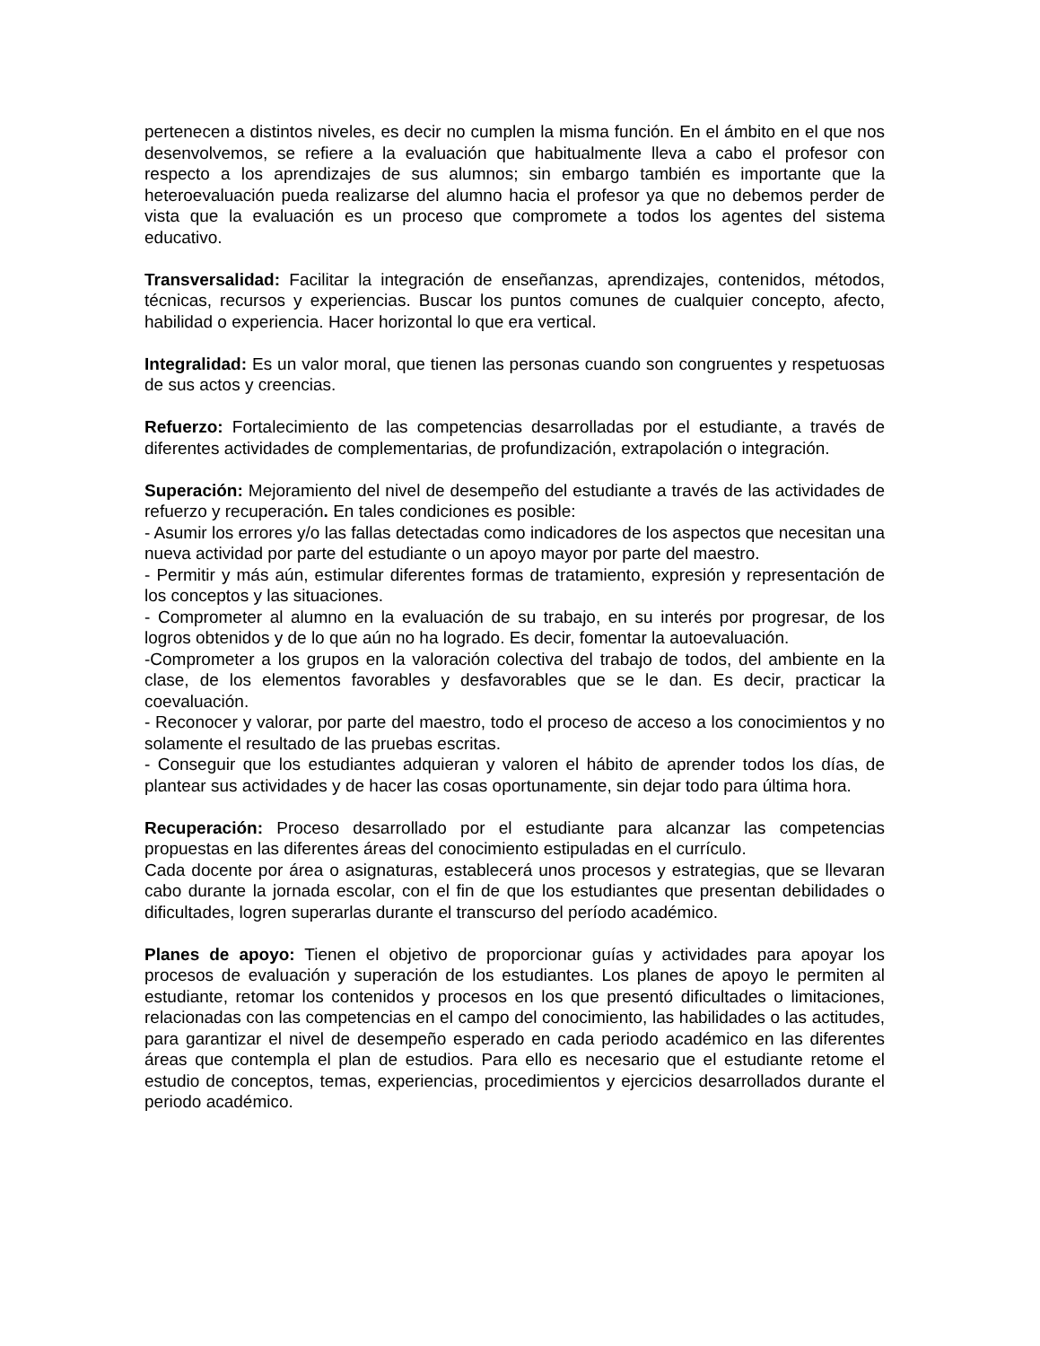pertenecen a distintos niveles, es decir no cumplen la misma función. En el ámbito en el que nos desenvolvemos, se refiere a la evaluación que habitualmente lleva a cabo el profesor con respecto a los aprendizajes de sus alumnos; sin embargo también es importante que la heteroevaluación pueda realizarse del alumno hacia el profesor ya que no debemos perder de vista que la evaluación es un proceso que compromete a todos los agentes del sistema educativo.
Transversalidad: Facilitar la integración de enseñanzas, aprendizajes, contenidos, métodos, técnicas, recursos y experiencias. Buscar los puntos comunes de cualquier concepto, afecto, habilidad o experiencia. Hacer horizontal lo que era vertical.
Integralidad: Es un valor moral, que tienen las personas cuando son congruentes y respetuosas de sus actos y creencias.
Refuerzo: Fortalecimiento de las competencias desarrolladas por el estudiante, a través de diferentes actividades de complementarias, de profundización, extrapolación o integración.
Superación: Mejoramiento del nivel de desempeño del estudiante a través de las actividades de refuerzo y recuperación. En tales condiciones es posible:
- Asumir los errores y/o las fallas detectadas como indicadores de los aspectos que necesitan una nueva actividad por parte del estudiante o un apoyo mayor por parte del maestro.
- Permitir y más aún, estimular diferentes formas de tratamiento, expresión y representación de los conceptos y las situaciones.
- Comprometer al alumno en la evaluación de su trabajo, en su interés por progresar, de los logros obtenidos y de lo que aún no ha logrado. Es decir, fomentar la autoevaluación.
-Comprometer a los grupos en la valoración colectiva del trabajo de todos, del ambiente en la clase, de los elementos favorables y desfavorables que se le dan. Es decir, practicar la coevaluación.
- Reconocer y valorar, por parte del maestro, todo el proceso de acceso a los conocimientos y no solamente el resultado de las pruebas escritas.
- Conseguir que los estudiantes adquieran y valoren el hábito de aprender todos los días, de plantear sus actividades y de hacer las cosas oportunamente, sin dejar todo para última hora.
Recuperación: Proceso desarrollado por el estudiante para alcanzar las competencias propuestas en las diferentes áreas del conocimiento estipuladas en el currículo.
Cada docente por área o asignaturas, establecerá unos procesos y estrategias, que se llevaran cabo durante la jornada escolar, con el fin de que los estudiantes que presentan debilidades o dificultades, logren superarlas durante el transcurso del período académico.
Planes de apoyo: Tienen el objetivo de proporcionar guías y actividades para apoyar los procesos de evaluación y superación de los estudiantes. Los planes de apoyo le permiten al estudiante, retomar los contenidos y procesos en los que presentó dificultades o limitaciones, relacionadas con las competencias en el campo del conocimiento, las habilidades o las actitudes, para garantizar el nivel de desempeño esperado en cada periodo académico en las diferentes áreas que contempla el plan de estudios. Para ello es necesario que el estudiante retome el estudio de conceptos, temas, experiencias, procedimientos y ejercicios desarrollados durante el periodo académico.